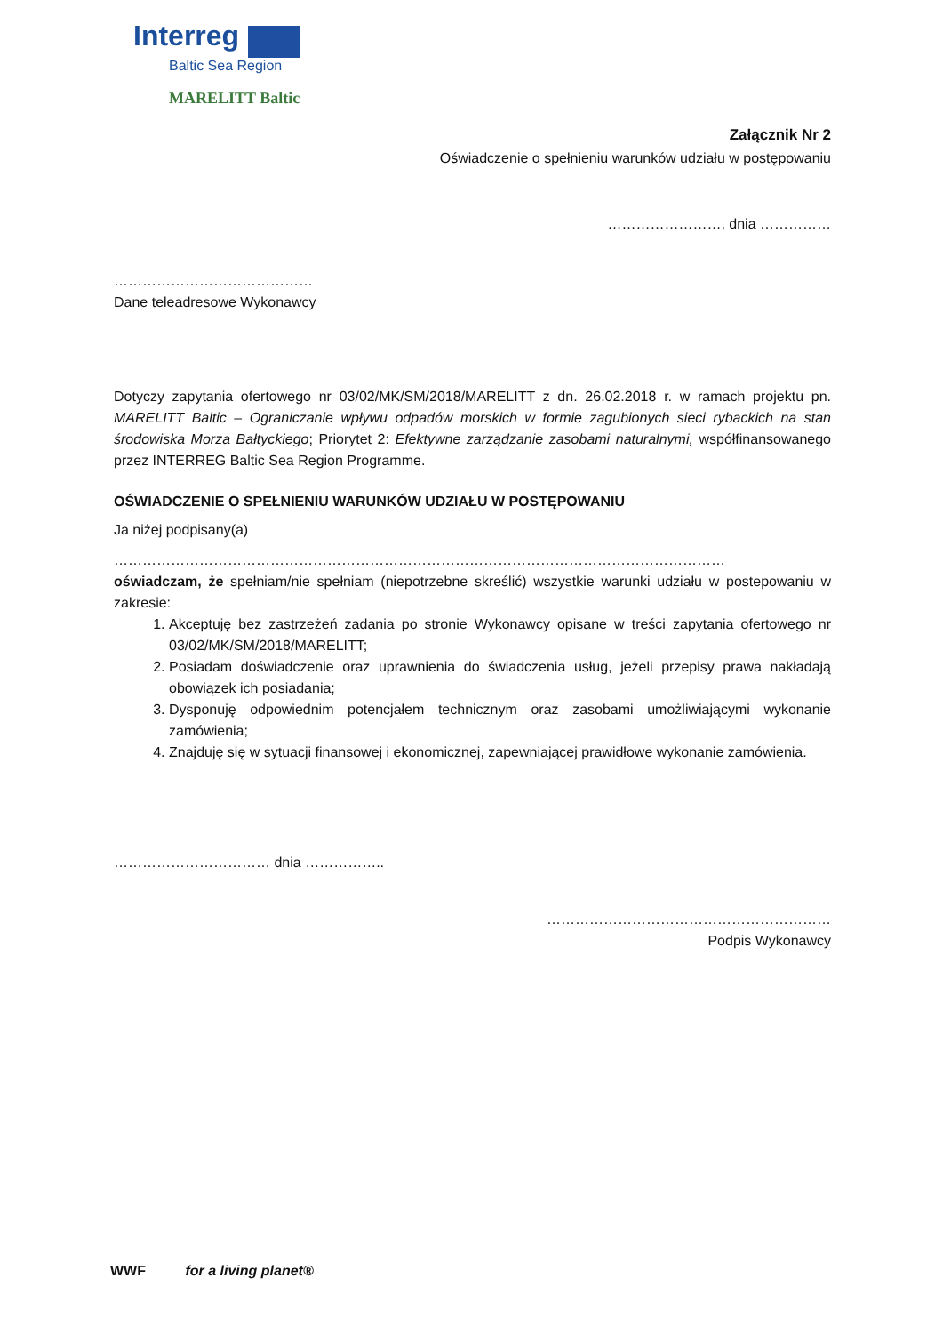Interreg
Baltic Sea Region
MARELITT Baltic
Załącznik Nr 2
Oświadczenie o spełnieniu warunków udziału w postępowaniu
……………………, dnia ……………
……………………………………
Dane teleadresowe Wykonawcy
Dotyczy zapytania ofertowego nr 03/02/MK/SM/2018/MARELITT z dn. 26.02.2018 r. w ramach projektu pn. MARELITT Baltic – Ograniczanie wpływu odpadów morskich w formie zagubionych sieci rybackich na stan środowiska Morza Bałtyckiego; Priorytet 2: Efektywne zarządzanie zasobami naturalnymi, współfinansowanego przez INTERREG Baltic Sea Region Programme.
OŚWIADCZENIE O SPEŁNIENIU WARUNKÓW UDZIAŁU W POSTĘPOWANIU
Ja niżej podpisany(a)
…………………………………………………………………………………………………………………
oświadczam, że spełniam/nie spełniam (niepotrzebne skreślić) wszystkie warunki udziału w postepowaniu w zakresie:
1. Akceptuję bez zastrzeżeń zadania po stronie Wykonawcy opisane w treści zapytania ofertowego nr 03/02/MK/SM/2018/MARELITT;
2. Posiadam doświadczenie oraz uprawnienia do świadczenia usług, jeżeli przepisy prawa nakładają obowiązek ich posiadania;
3. Dysponuję odpowiednim potencjałem technicznym oraz zasobami umożliwiającymi wykonanie zamówienia;
4. Znajduję się w sytuacji finansowej i ekonomicznej, zapewniającej prawidłowe wykonanie zamówienia.
…………………………… dnia ……………..
……………………………………………………
Podpis Wykonawcy
WWF for a living planet®